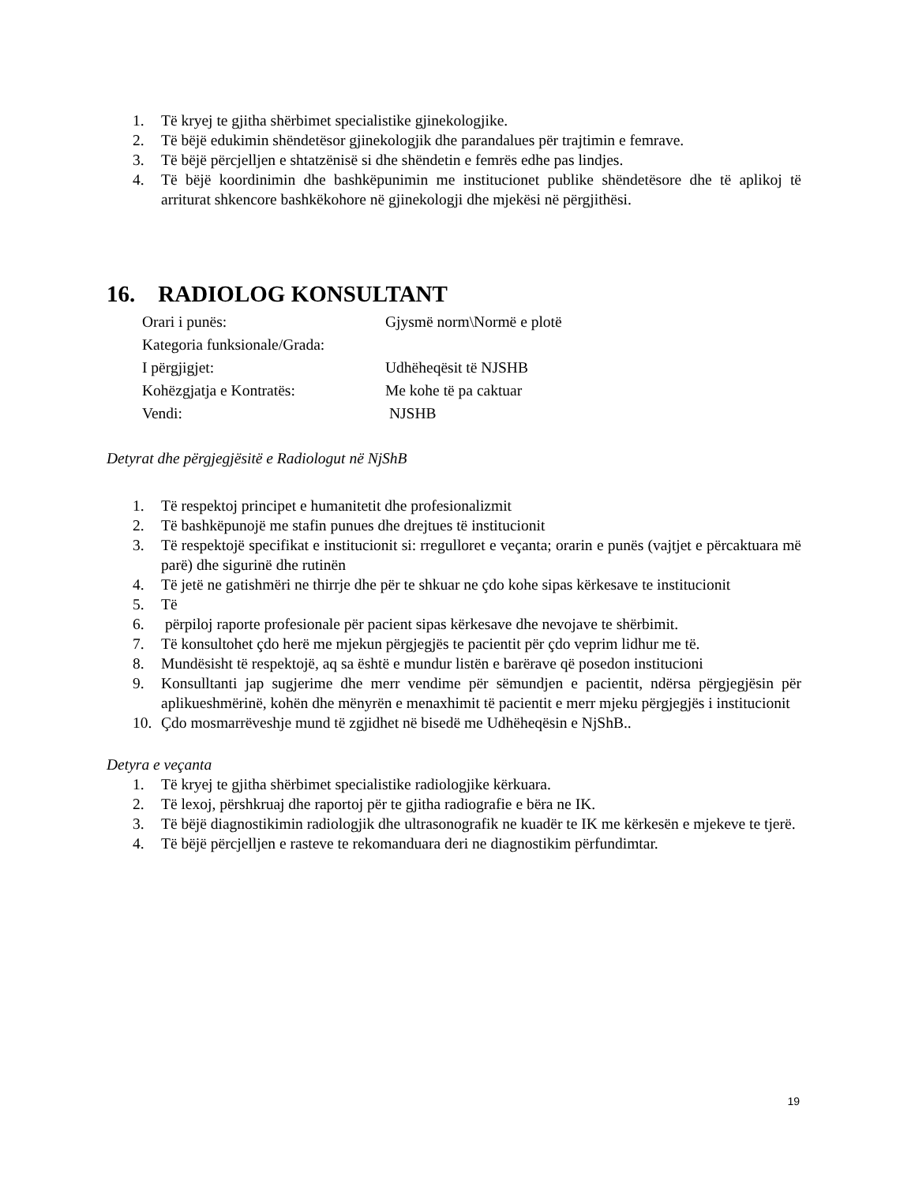1. Të kryej te gjitha shërbimet specialistike gjinekologjike.
2. Të bëjë edukimin shëndetësor gjinekologjik dhe parandalues për trajtimin e femrave.
3. Të bëjë përcjelljen e shtatzënisë si dhe shëndetin e femrës edhe pas lindjes.
4. Të bëjë koordinimin dhe bashkëpunimin me institucionet publike shëndetësore dhe të aplikoj të arriturat shkencore bashkëkohore në gjinekologji dhe mjekësi në përgjithësi.
16. RADIOLOG KONSULTANT
Orari i punës: Gjysmë norm\Normë e plotë
Kategoria funksionale/Grada:
I përgjigjet: Udhëheqësit të NJSHB
Kohëzgjatja e Kontratës: Me kohe të pa caktuar
Vendi: NJSHB
Detyrat dhe përgjegjësitë e Radiologut në NjShB
1. Të respektoj principet e humanitetit dhe profesionalizmit
2. Të bashkëpunojë me stafin punues dhe drejtues të institucionit
3. Të respektojë specifikat e institucionit si: rregulloret e veçanta; orarin e punës (vajtjet e përcaktuara më parë) dhe sigurinë dhe rutinën
4. Të jetë ne gatishmëri ne thirrje dhe për te shkuar ne çdo kohe sipas kërkesave te institucionit
5. Të
6. përpiloj raporte profesionale për pacient sipas kërkesave dhe nevojave te shërbimit.
7. Të konsultohet çdo herë me mjekun përgjegjës te pacientit për çdo veprim lidhur me të.
8. Mundësisht të respektojë, aq sa është e mundur listën e barërave që posedon institucioni
9. Konsulltanti jap sugjerime dhe merr vendime për sëmundjen e pacientit, ndërsa përgjegjësin për aplikueshmërinë, kohën dhe mënyrën e menaxhimit të pacientit e merr mjeku përgjegjës i institucionit
10. Çdo mosmarrëveshje mund të zgjidhet në bisedë me Udhëheqësin e NjShB..
Detyra e veçanta
1. Të kryej te gjitha shërbimet specialistike radiologjike kërkuara.
2. Të lexoj, përshkruaj dhe raportoj për te gjitha radiografie e bëra ne IK.
3. Të bëjë diagnostikimin radiologjik dhe ultrasonografik ne kuadër te IK me kërkesën e mjekeve te tjerë.
4. Të bëjë përcjelljen e rasteve te rekomanduara deri ne diagnostikim përfundimtar.
19